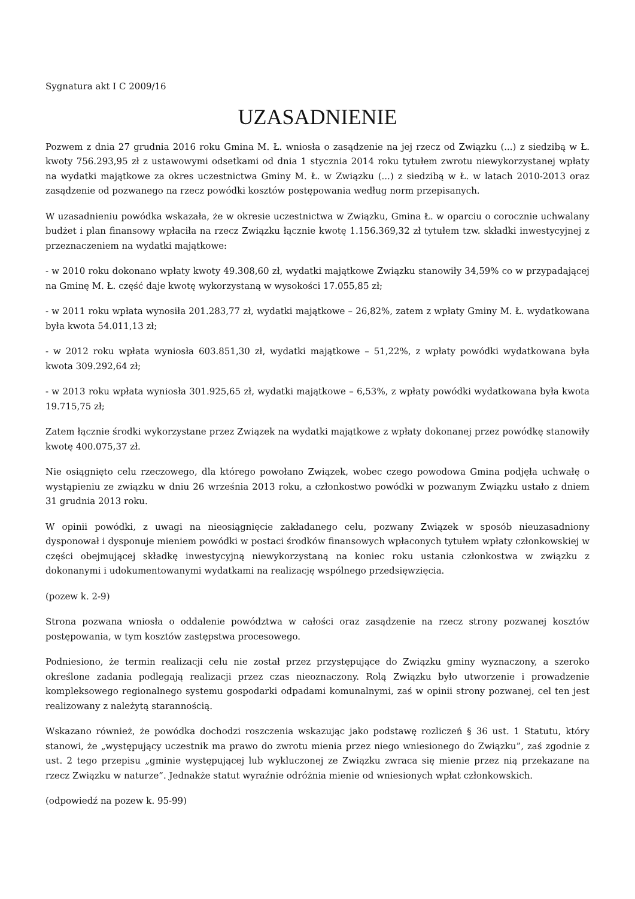Sygnatura akt I C 2009/16
UZASADNIENIE
Pozwem z dnia 27 grudnia 2016 roku Gmina M. Ł. wniosła o zasądzenie na jej rzecz od Związku (...) z siedzibą w Ł. kwoty 756.293,95 zł z ustawowymi odsetkami od dnia 1 stycznia 2014 roku tytułem zwrotu niewykorzystanej wpłaty na wydatki majątkowe za okres uczestnictwa Gminy M. Ł. w Związku (...) z siedzibą w Ł. w latach 2010-2013 oraz zasądzenie od pozwanego na rzecz powódki kosztów postępowania według norm przepisanych.
W uzasadnieniu powódka wskazała, że w okresie uczestnictwa w Związku, Gmina Ł. w oparciu o corocznie uchwalany budżet i plan finansowy wpłaciła na rzecz Związku łącznie kwotę 1.156.369,32 zł tytułem tzw. składki inwestycyjnej z przeznaczeniem na wydatki majątkowe:
- w 2010 roku dokonano wpłaty kwoty 49.308,60 zł, wydatki majątkowe Związku stanowiły 34,59% co w przypadającej na Gminę M. Ł. część daje kwotę wykorzystaną w wysokości 17.055,85 zł;
- w 2011 roku wpłata wynosiła 201.283,77 zł, wydatki majątkowe – 26,82%, zatem z wpłaty Gminy M. Ł. wydatkowana była kwota 54.011,13 zł;
- w 2012 roku wpłata wyniosła 603.851,30 zł, wydatki majątkowe – 51,22%, z wpłaty powódki wydatkowana była kwota 309.292,64 zł;
- w 2013 roku wpłata wyniosła 301.925,65 zł, wydatki majątkowe – 6,53%, z wpłaty powódki wydatkowana była kwota 19.715,75 zł;
Zatem łącznie środki wykorzystane przez Związek na wydatki majątkowe z wpłaty dokonanej przez powódkę stanowiły kwotę 400.075,37 zł.
Nie osiągnięto celu rzeczowego, dla którego powołano Związek, wobec czego powodowa Gmina podjęła uchwałę o wystąpieniu ze związku w dniu 26 września 2013 roku, a członkostwo powódki w pozwanym Związku ustało z dniem 31 grudnia 2013 roku.
W opinii powódki, z uwagi na nieosiągnięcie zakładanego celu, pozwany Związek w sposób nieuzasadniony dysponował i dysponuje mieniem powódki w postaci środków finansowych wpłaconych tytułem wpłaty członkowskiej w części obejmującej składkę inwestycyjną niewykorzystaną na koniec roku ustania członkostwa w związku z dokonanymi i udokumentowanymi wydatkami na realizację wspólnego przedsięwzięcia.
(pozew k. 2-9)
Strona pozwana wniosła o oddalenie powództwa w całości oraz zasądzenie na rzecz strony pozwanej kosztów postępowania, w tym kosztów zastępstwa procesowego.
Podniesiono, że termin realizacji celu nie został przez przystępujące do Związku gminy wyznaczony, a szeroko określone zadania podlegają realizacji przez czas nieoznaczony. Rolą Związku było utworzenie i prowadzenie kompleksowego regionalnego systemu gospodarki odpadami komunalnymi, zaś w opinii strony pozwanej, cel ten jest realizowany z należytą starannością.
Wskazano również, że powódka dochodzi roszczenia wskazując jako podstawę rozliczeń § 36 ust. 1 Statutu, który stanowi, że „występujący uczestnik ma prawo do zwrotu mienia przez niego wniesionego do Związku”, zaś zgodnie z ust. 2 tego przepisu „gminie występującej lub wykluczonej ze Związku zwraca się mienie przez nią przekazane na rzecz Związku w naturze”. Jednakże statut wyraźnie odróżnia mienie od wniesionych wpłat członkowskich.
(odpowiedź na pozew k. 95-99)